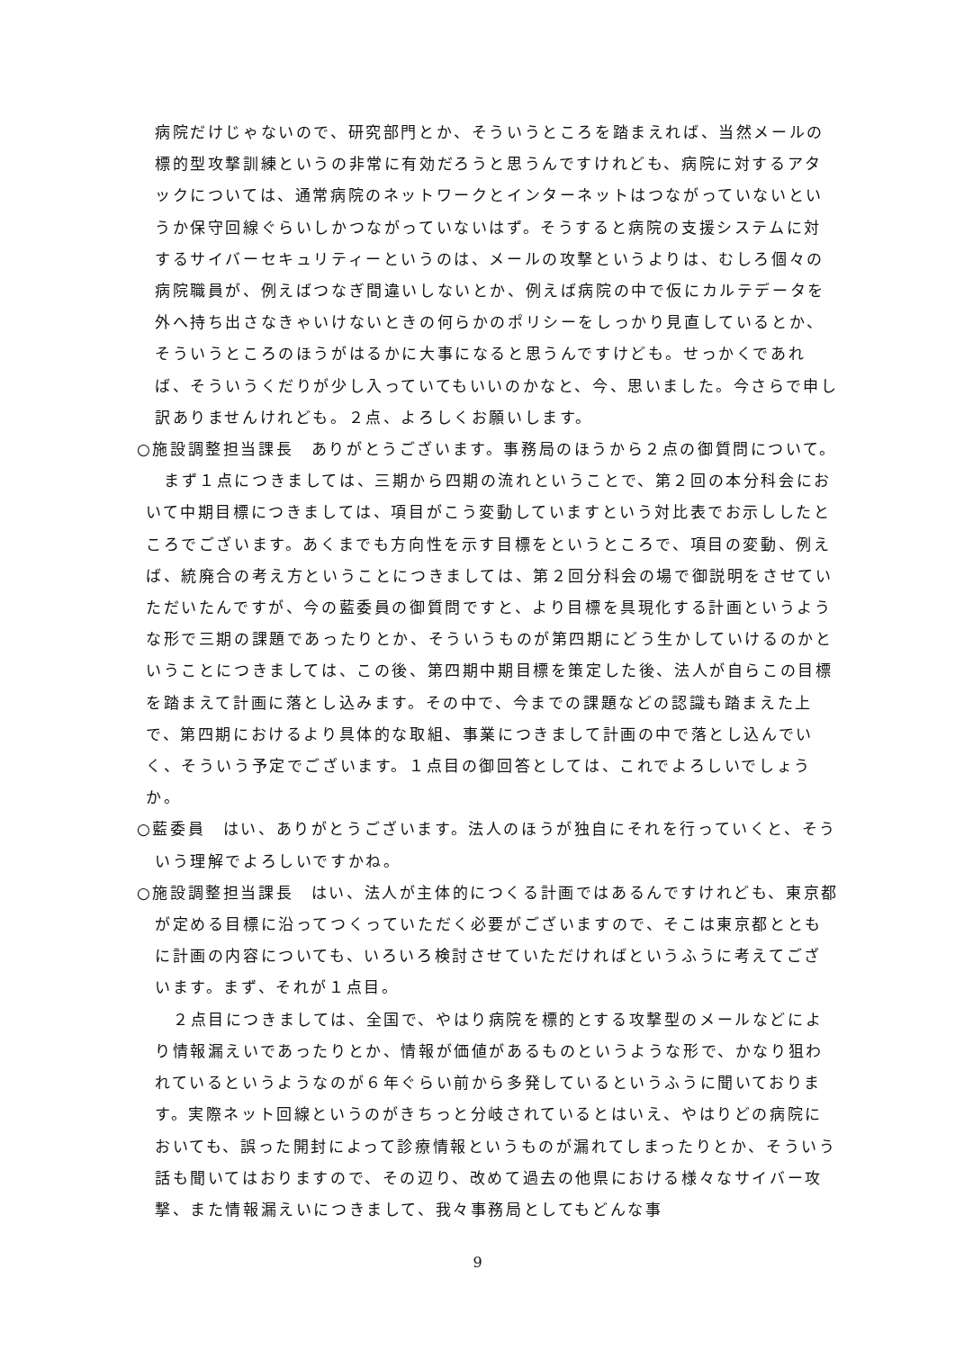病院だけじゃないので、研究部門とか、そういうところを踏まえれば、当然メールの標的型攻撃訓練というの非常に有効だろうと思うんですけれども、病院に対するアタックについては、通常病院のネットワークとインターネットはつながっていないというか保守回線ぐらいしかつながっていないはず。そうすると病院の支援システムに対するサイバーセキュリティーというのは、メールの攻撃というよりは、むしろ個々の病院職員が、例えばつなぎ間違いしないとか、例えば病院の中で仮にカルテデータを外へ持ち出さなきゃいけないときの何らかのポリシーをしっかり見直しているとか、そういうところのほうがはるかに大事になると思うんですけども。せっかくであれば、そういうくだりが少し入っていてもいいのかなと、今、思いました。今さらで申し訳ありませんけれども。２点、よろしくお願いします。
○施設調整担当課長　ありがとうございます。事務局のほうから２点の御質問について。
まず１点につきましては、三期から四期の流れということで、第２回の本分科会において中期目標につきましては、項目がこう変動していますという対比表でお示ししたところでございます。あくまでも方向性を示す目標をというところで、項目の変動、例えば、統廃合の考え方ということにつきましては、第２回分科会の場で御説明をさせていただいたんですが、今の藍委員の御質問ですと、より目標を具現化する計画というような形で三期の課題であったりとか、そういうものが第四期にどう生かしていけるのかということにつきましては、この後、第四期中期目標を策定した後、法人が自らこの目標を踏まえて計画に落とし込みます。その中で、今までの課題などの認識も踏まえた上で、第四期におけるより具体的な取組、事業につきまして計画の中で落とし込んでいく、そういう予定でございます。１点目の御回答としては、これでよろしいでしょうか。
○藍委員　はい、ありがとうございます。法人のほうが独自にそれを行っていくと、そういう理解でよろしいですかね。
○施設調整担当課長　はい、法人が主体的につくる計画ではあるんですけれども、東京都が定める目標に沿ってつくっていただく必要がございますので、そこは東京都とともに計画の内容についても、いろいろ検討させていただければというふうに考えてございます。まず、それが１点目。
２点目につきましては、全国で、やはり病院を標的とする攻撃型のメールなどにより情報漏えいであったりとか、情報が価値があるものというような形で、かなり狙われているというようなのが６年ぐらい前から多発しているというふうに聞いております。実際ネット回線というのがきちっと分岐されているとはいえ、やはりどの病院においても、誤った開封によって診療情報というものが漏れてしまったりとか、そういう話も聞いてはおりますので、その辺り、改めて過去の他県における様々なサイバー攻撃、また情報漏えいにつきまして、我々事務局としてもどんな事
9